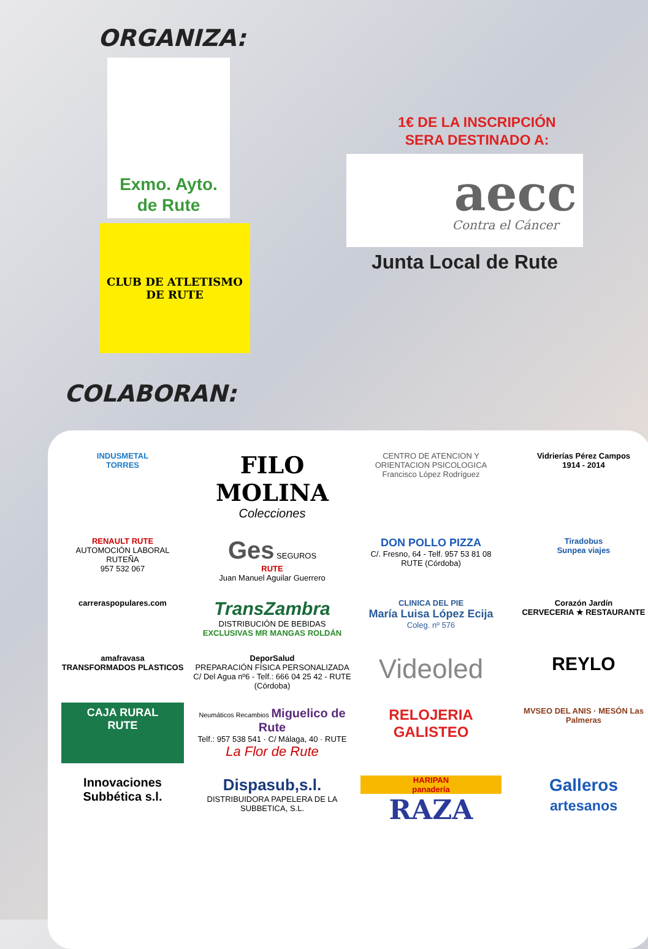ORGANIZA:
Exmo. Ayto.
de Rute
CLUB DE ATLETISMO DE RUTE
1€ DE LA INSCRIPCIÓN
SERA DESTINADO A:
aecc
Contra el Cáncer
Junta Local de Rute
COLABORAN:
INDUSMETAL
TORRES
FILO MOLINA
Colecciones
CENTRO DE ATENCION Y ORIENTACION PSICOLOGICA
Francisco López Rodríguez
Vidrierías Pérez Campos
1914 - 2014
RENAULT RUTE
AUTOMOCIÓN LABORAL RUTEÑA
957 532 067
Ges SEGUROS
RUTE
Juan Manuel Aguilar Guerrero
DON POLLO PIZZA
C/. Fresno, 64 - Telf. 957 53 81 08
RUTE (Córdoba)
Tiradobus
Sunpea viajes
carreraspopulares.com
TransZambra
DISTRIBUCIÓN DE BEBIDAS
EXCLUSIVAS MR MANGAS ROLDÁN
CLINICA DEL PIE
María Luisa López Ecija
Coleg. nº 576
Corazón Jardín
CERVECERIA ★ RESTAURANTE
amafravasa
TRANSFORMADOS PLASTICOS
DeporSalud
PREPARACIÓN FÍSICA PERSONALIZADA
C/ Del Agua nº6 - Telf.: 666 04 25 42 - RUTE (Córdoba)
Videoled
REYLO
CAJA RURAL
RUTE
Neumáticos Recambios Miguelico de Rute
Telf.: 957 538 541 · C/ Málaga, 40 · RUTE
La Flor de Rute
RELOJERIA
GALISTEO
MVSEO DEL ANIS · MESÓN Las Palmeras
Innovaciones Subbética s.l.
Dispasub,s.l.
DISTRIBUIDORA PAPELERA DE LA SUBBETICA, S.L.
HARIPAN
panadería
RAZA
Galleros
artesanos